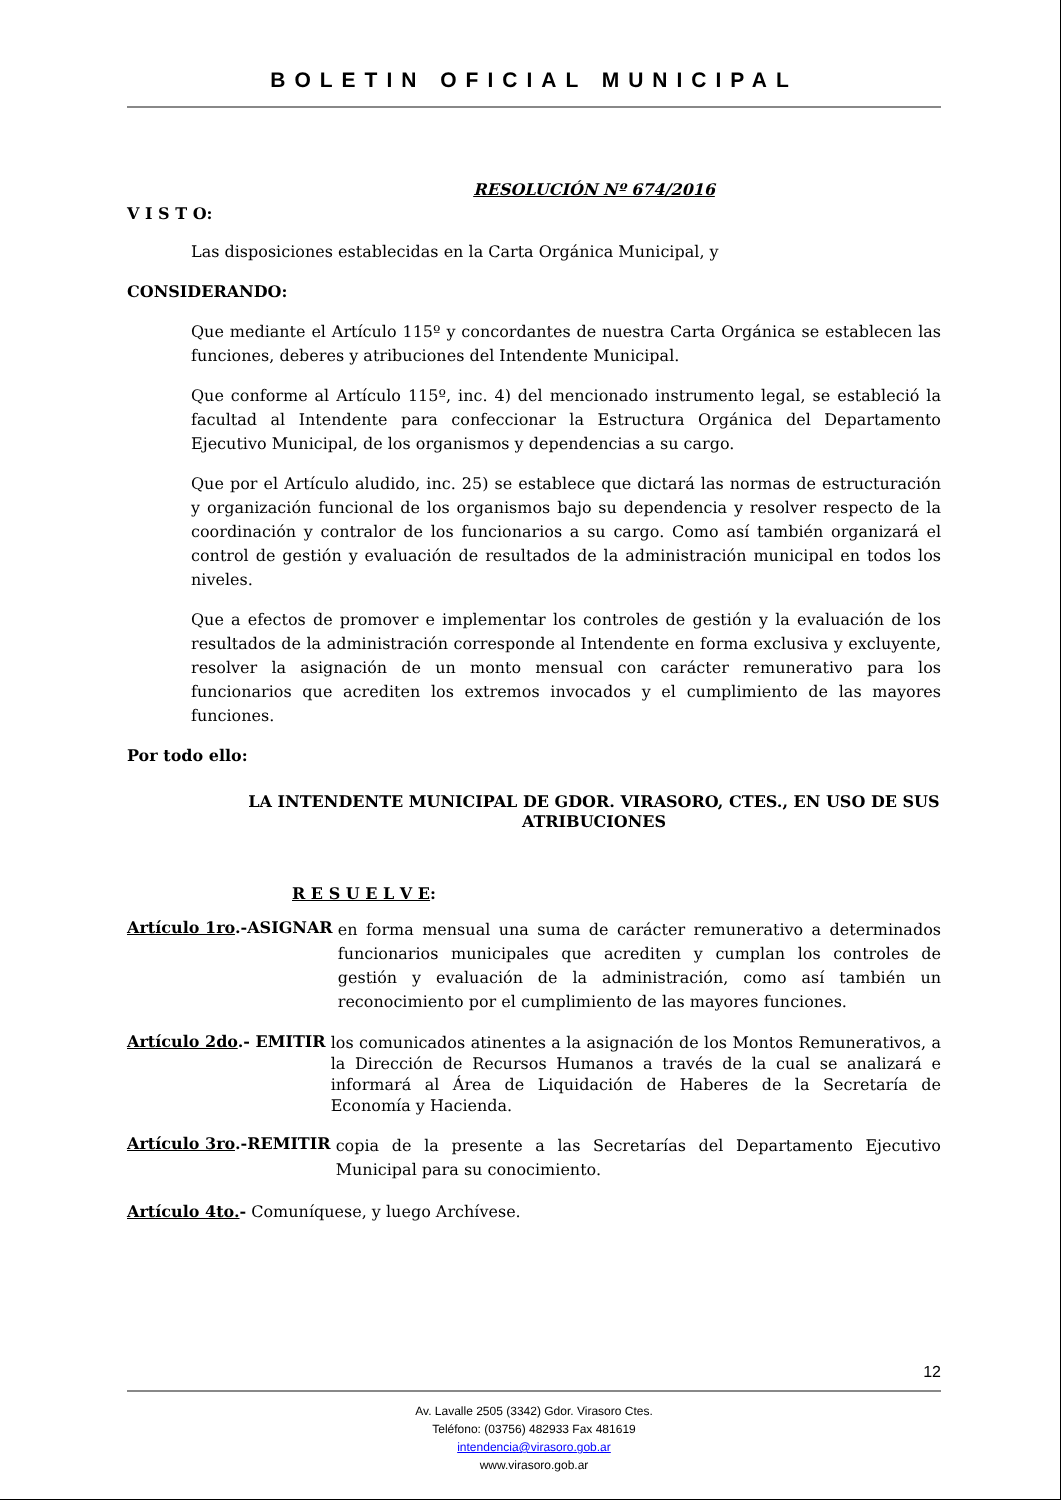BOLETIN OFICIAL MUNICIPAL
RESOLUCIÓN Nº 674/2016
V I S T O:
Las disposiciones establecidas en la Carta Orgánica Municipal, y
CONSIDERANDO:
Que mediante el Artículo 115º y concordantes de nuestra Carta Orgánica se establecen las funciones, deberes y atribuciones del Intendente Municipal.
Que conforme al Artículo 115º, inc. 4) del mencionado instrumento legal, se estableció la facultad al Intendente para confeccionar la Estructura Orgánica del Departamento Ejecutivo Municipal, de los organismos y dependencias a su cargo.
Que por el Artículo aludido, inc. 25) se establece que dictará las normas de estructuración y organización funcional de los organismos bajo su dependencia y resolver respecto de la coordinación y contralor de los funcionarios a su cargo. Como así también organizará el control de gestión y evaluación de resultados de la administración municipal en todos los niveles.
Que a efectos de promover e implementar los controles de gestión y la evaluación de los resultados de la administración corresponde al Intendente en forma exclusiva y excluyente, resolver la asignación de un monto mensual con carácter remunerativo para los funcionarios que acrediten los extremos invocados y el cumplimiento de las mayores funciones.
Por todo ello:
LA INTENDENTE MUNICIPAL DE GDOR. VIRASORO, CTES., EN USO DE SUS ATRIBUCIONES
R E S U E L V E:
Artículo 1ro.-ASIGNAR
en forma mensual una suma de carácter remunerativo a determinados funcionarios municipales que acrediten y cumplan los controles de gestión y evaluación de la administración, como así también un reconocimiento por el cumplimiento de las mayores funciones.
Artículo 2do.- EMITIR
los comunicados atinentes a la asignación de los Montos Remunerativos, a la Dirección de Recursos Humanos a través de la cual se analizará e informará al Área de Liquidación de Haberes de la Secretaría de Economía y Hacienda.
Artículo 3ro.-REMITIR
copia de la presente a las Secretarías del Departamento Ejecutivo Municipal para su conocimiento.
Artículo 4to.- Comuníquese, y luego Archívese.
12
Av. Lavalle 2505 (3342) Gdor. Virasoro Ctes.
Teléfono: (03756) 482933 Fax 481619
intendencia@virasoro.gob.ar
www.virasoro.gob.ar